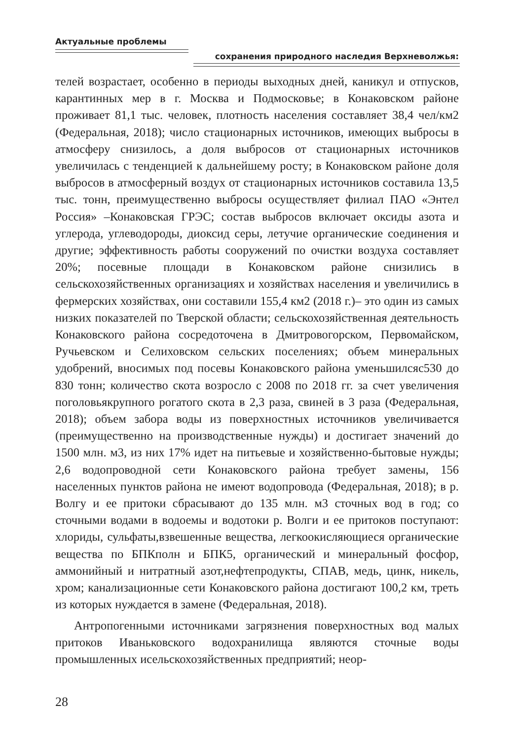Актуальные проблемы
сохранения природного наследия Верхневолжья:
телей возрастает, особенно в периоды выходных дней, каникул и отпусков, карантинных мер в г. Москва и Подмосковье; в Конаковском районе проживает 81,1 тыс. человек, плотность населения составляет 38,4 чел/км2 (Федеральная, 2018); число стационарных источников, имеющих выбросы в атмосферу снизилось, а доля выбросов от стационарных источников увеличилась с тенденцией к дальнейшему росту; в Конаковском районе доля выбросов в атмосферный воздух от стационарных источников составила 13,5 тыс. тонн, преимущественно выбросы осуществляет филиал ПАО «Энтел Россия» –Конаковская ГРЭС; состав выбросов включает оксиды азота и углерода, углеводороды, диоксид серы, летучие органические соединения и другие; эффективность работы сооружений по очистки воздуха составляет 20%; посевные площади в Конаковском районе снизились в сельскохозяйственных организациях и хозяйствах населения и увеличились в фермерских хозяйствах, они составили 155,4 км2 (2018 г.)– это один из самых низких показателей по Тверской области; сельскохозяйственная деятельность Конаковского района сосредоточена в Дмитровогорском, Первомайском, Ручьевском и Селиховском сельских поселениях; объем минеральных удобрений, вносимых под посевы Конаковского района уменьшилсяс530 до 830 тонн; количество скота возросло с 2008 по 2018 гг. за счет увеличения поголовьякрупного рогатого скота в 2,3 раза, свиней в 3 раза (Федеральная, 2018); объем забора воды из поверхностных источников увеличивается (преимущественно на производственные нужды) и достигает значений до 1500 млн. м3, из них 17% идет на питьевые и хозяйственно-бытовые нужды; 2,6 водопроводной сети Конаковского района требует замены, 156 населенных пунктов района не имеют водопровода (Федеральная, 2018); в р. Волгу и ее притоки сбрасывают до 135 млн. м3 сточных вод в год; со сточными водами в водоемы и водотоки р. Волги и ее притоков поступают: хлориды, сульфаты,взвешенные вещества, легкоокисляющиеся органические вещества по БПКполн и БПК5, органический и минеральный фосфор, аммонийный и нитратный азот,нефтепродукты, СПАВ, медь, цинк, никель, хром; канализационные сети Конаковского района достигают 100,2 км, треть из которых нуждается в замене (Федеральная, 2018).
Антропогенными источниками загрязнения поверхностных вод малых притоков Иваньковского водохранилища являются сточные воды промышленных исельскохозяйственных предприятий; неор-
28